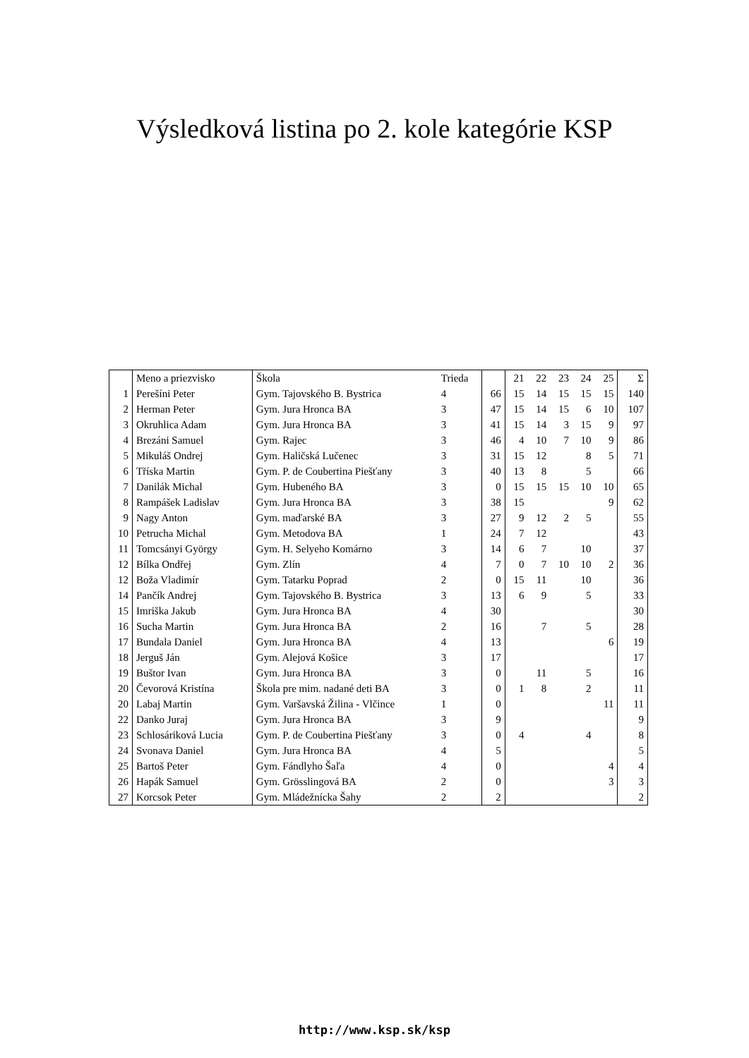Výsledková listina po 2. kole kategórie KSP
| | Meno a priezvisko | Škola | Trieda | | 21 | 22 | 23 | 24 | 25 | Σ |
| --- | --- | --- | --- | --- | --- | --- | --- | --- | --- | --- |
| 1 | Perešíni Peter | Gym. Tajovského B. Bystrica | 4 | 66 | 15 | 14 | 15 | 15 | 15 | 140 |
| 2 | Herman Peter | Gym. Jura Hronca BA | 3 | 47 | 15 | 14 | 15 | 6 | 10 | 107 |
| 3 | Okruhlica Adam | Gym. Jura Hronca BA | 3 | 41 | 15 | 14 | 3 | 15 | 9 | 97 |
| 4 | Brezáni Samuel | Gym. Rajec | 3 | 46 | 4 | 10 | 7 | 10 | 9 | 86 |
| 5 | Mikuláš Ondrej | Gym. Haličská Lučenec | 3 | 31 | 15 | 12 | | 8 | 5 | 71 |
| 6 | Tříska Martin | Gym. P. de Coubertina Piešťany | 3 | 40 | 13 | 8 | | 5 | | 66 |
| 7 | Danilák Michal | Gym. Hubeného BA | 3 | 0 | 15 | 15 | 15 | 10 | 10 | 65 |
| 8 | Rampášek Ladislav | Gym. Jura Hronca BA | 3 | 38 | 15 | | | | 9 | 62 |
| 9 | Nagy Anton | Gym. maďarské BA | 3 | 27 | 9 | 12 | 2 | 5 | | 55 |
| 10 | Petrucha Michal | Gym. Metodova BA | 1 | 24 | 7 | 12 | | | | 43 |
| 11 | Tomcsányi György | Gym. H. Selyeho Komárno | 3 | 14 | 6 | 7 | | 10 | | 37 |
| 12 | Bílka Ondřej | Gym. Zlín | 4 | 7 | 0 | 7 | 10 | 10 | 2 | 36 |
| 12 | Boža Vladimír | Gym. Tatarku Poprad | 2 | 0 | 15 | 11 | | 10 | | 36 |
| 14 | Pančík Andrej | Gym. Tajovského B. Bystrica | 3 | 13 | 6 | 9 | | 5 | | 33 |
| 15 | Imriška Jakub | Gym. Jura Hronca BA | 4 | 30 | | | | | | 30 |
| 16 | Sucha Martin | Gym. Jura Hronca BA | 2 | 16 | | 7 | | 5 | | 28 |
| 17 | Bundala Daniel | Gym. Jura Hronca BA | 4 | 13 | | | | | 6 | 19 |
| 18 | Jerguš Ján | Gym. Alejová Košice | 3 | 17 | | | | | | 17 |
| 19 | Buštor Ivan | Gym. Jura Hronca BA | 3 | 0 | | 11 | | 5 | | 16 |
| 20 | Čevorová Kristína | Škola pre mim. nadané deti BA | 3 | 0 | 1 | 8 | | 2 | | 11 |
| 20 | Labaj Martin | Gym. Varšavská Žilina - Vlčince | 1 | 0 | | | | | 11 | 11 |
| 22 | Danko Juraj | Gym. Jura Hronca BA | 3 | 9 | | | | | | 9 |
| 23 | Schlosáriková Lucia | Gym. P. de Coubertina Piešťany | 3 | 0 | 4 | | | 4 | | 8 |
| 24 | Svonava Daniel | Gym. Jura Hronca BA | 4 | 5 | | | | | | 5 |
| 25 | Bartoš Peter | Gym. Fándlyho Šaľa | 4 | 0 | | | | | 4 | 4 |
| 26 | Hapák Samuel | Gym. Grösslingová BA | 2 | 0 | | | | | 3 | 3 |
| 27 | Korcsok Peter | Gym. Mládežnícka Šahy | 2 | 2 | | | | | | 2 |
http://www.ksp.sk/ksp